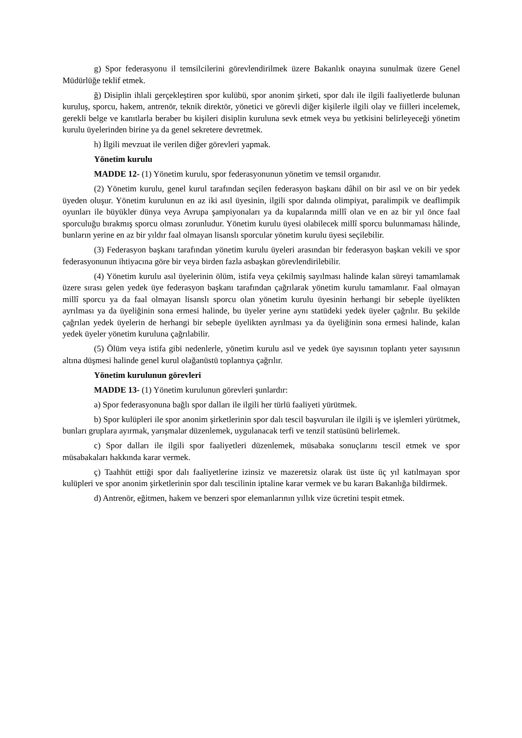g) Spor federasyonu il temsilcilerini görevlendirilmek üzere Bakanlık onayına sunulmak üzere Genel Müdürlüğe teklif etmek.
ğ) Disiplin ihlali gerçekleştiren spor kulübü, spor anonim şirketi, spor dalı ile ilgili faaliyetlerde bulunan kuruluş, sporcu, hakem, antrenör, teknik direktör, yönetici ve görevli diğer kişilerle ilgili olay ve fiilleri incelemek, gerekli belge ve kanıtlarla beraber bu kişileri disiplin kuruluna sevk etmek veya bu yetkisini belirleyeceği yönetim kurulu üyelerinden birine ya da genel sekretere devretmek.
h) İlgili mevzuat ile verilen diğer görevleri yapmak.
Yönetim kurulu
MADDE 12- (1) Yönetim kurulu, spor federasyonunun yönetim ve temsil organıdır.
(2) Yönetim kurulu, genel kurul tarafından seçilen federasyon başkanı dâhil on bir asıl ve on bir yedek üyeden oluşur. Yönetim kurulunun en az iki asıl üyesinin, ilgili spor dalında olimpiyat, paralimpik ve deaflimpik oyunları ile büyükler dünya veya Avrupa şampiyonaları ya da kupalarında millî olan ve en az bir yıl önce faal sporculuğu bırakmış sporcu olması zorunludur. Yönetim kurulu üyesi olabilecek millî sporcu bulunmaması hâlinde, bunların yerine en az bir yıldır faal olmayan lisanslı sporcular yönetim kurulu üyesi seçilebilir.
(3) Federasyon başkanı tarafından yönetim kurulu üyeleri arasından bir federasyon başkan vekili ve spor federasyonunun ihtiyacına göre bir veya birden fazla asbaşkan görevlendirilebilir.
(4) Yönetim kurulu asıl üyelerinin ölüm, istifa veya çekilmiş sayılması halinde kalan süreyi tamamlamak üzere sırası gelen yedek üye federasyon başkanı tarafından çağrılarak yönetim kurulu tamamlanır. Faal olmayan millî sporcu ya da faal olmayan lisanslı sporcu olan yönetim kurulu üyesinin herhangi bir sebeple üyelikten ayrılması ya da üyeliğinin sona ermesi halinde, bu üyeler yerine aynı statüdeki yedek üyeler çağrılır. Bu şekilde çağrılan yedek üyelerin de herhangi bir sebeple üyelikten ayrılması ya da üyeliğinin sona ermesi halinde, kalan yedek üyeler yönetim kuruluna çağrılabilir.
(5) Ölüm veya istifa gibi nedenlerle, yönetim kurulu asıl ve yedek üye sayısının toplantı yeter sayısının altına düşmesi halinde genel kurul olağanüstü toplantıya çağrılır.
Yönetim kurulunun görevleri
MADDE 13- (1) Yönetim kurulunun görevleri şunlardır:
a) Spor federasyonuna bağlı spor dalları ile ilgili her türlü faaliyeti yürütmek.
b) Spor kulüpleri ile spor anonim şirketlerinin spor dalı tescil başvuruları ile ilgili iş ve işlemleri yürütmek, bunları gruplara ayırmak, yarışmalar düzenlemek, uygulanacak terfi ve tenzil statüsünü belirlemek.
c) Spor dalları ile ilgili spor faaliyetleri düzenlemek, müsabaka sonuçlarını tescil etmek ve spor müsabakaları hakkında karar vermek.
ç) Taahhüt ettiği spor dalı faaliyetlerine izinsiz ve mazeretsiz olarak üst üste üç yıl katılmayan spor kulüpleri ve spor anonim şirketlerinin spor dalı tescilinin iptaline karar vermek ve bu kararı Bakanlığa bildirmek.
d) Antrenör, eğitmen, hakem ve benzeri spor elemanlarının yıllık vize ücretini tespit etmek.